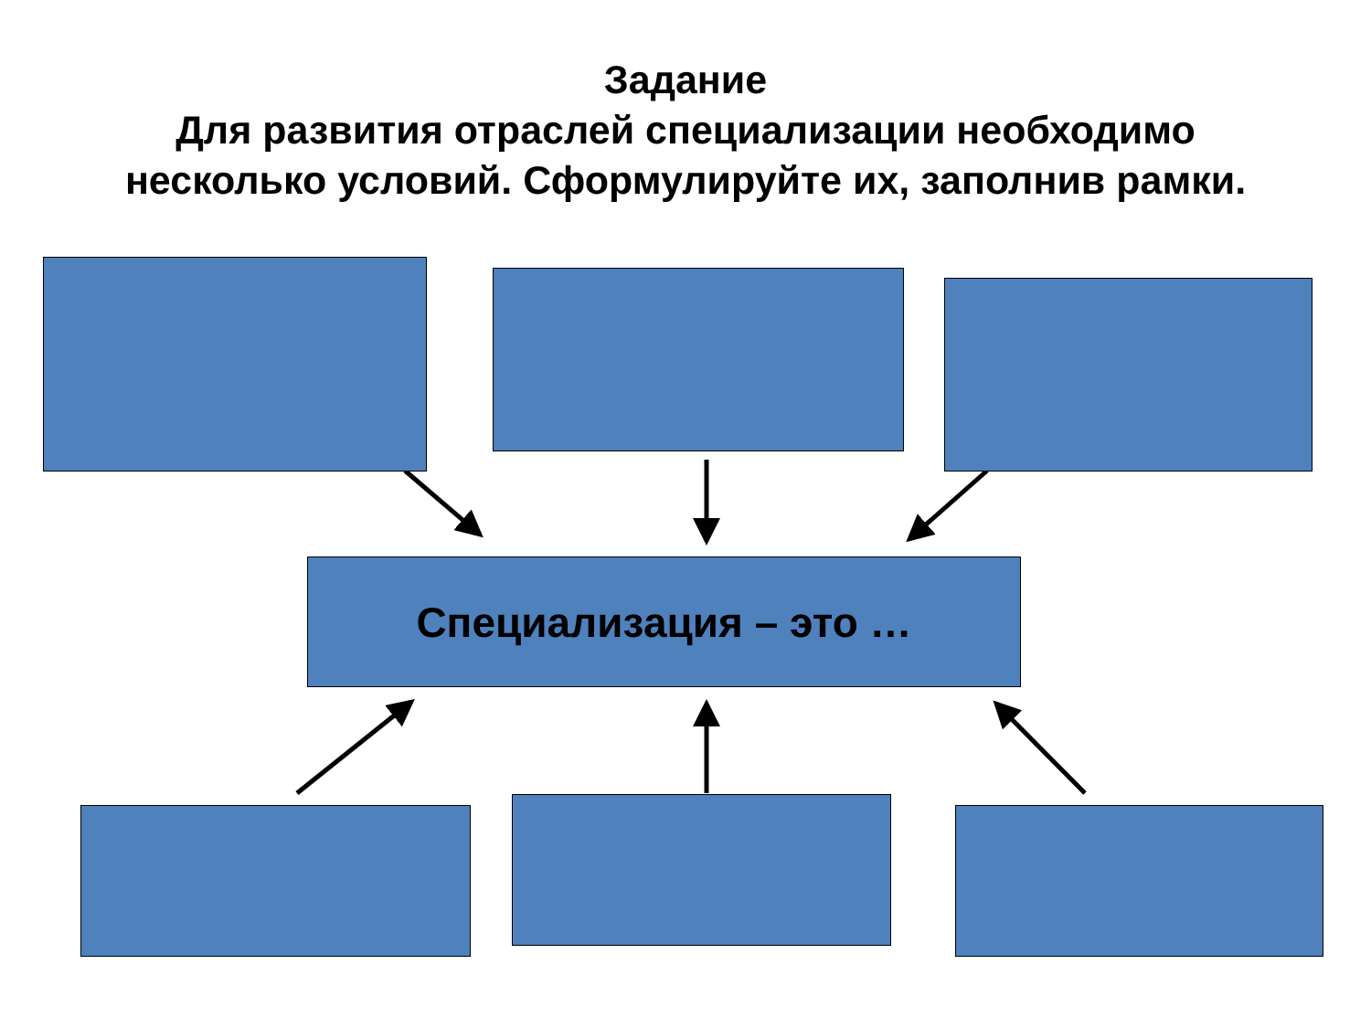Задание
Для развития отраслей специализации необходимо
несколько условий. Сформулируйте их, заполнив рамки.
Специализация – это …